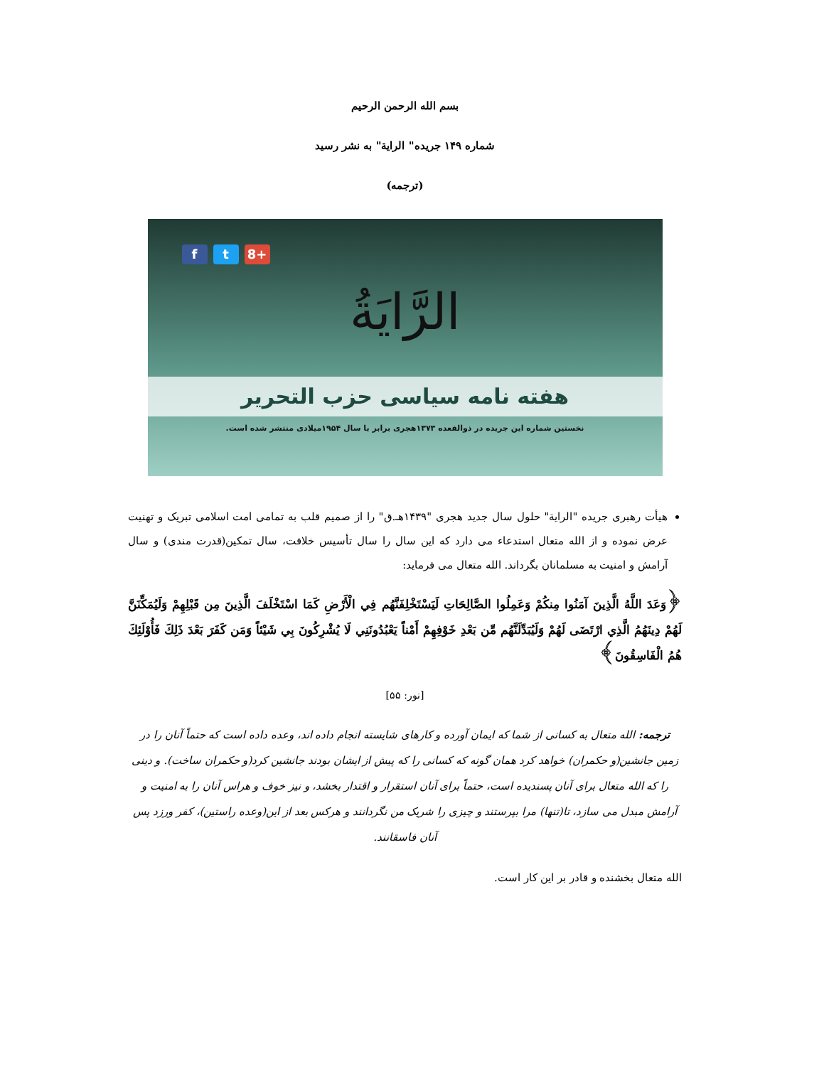بسم الله الرحمن الرحیم
شماره ۱۴۹ جریده" الرایة" به نشر رسید
(ترجمه)
f t 8+
الرَّايَةُ
هفته نامه سیاسی حزب التحریر
نخستین شماره این جریده در ذوالقعده ۱۳۷۳هجری برابر با سال ۱۹۵۴میلادی منتشر شده است.
هیأت رهبری جریده "الرایة" حلول سال جدید هجری "۱۴۳۹هـ.ق" را از صمیم قلب به تمامی امت اسلامی تبریک و تهنیت عرض نموده و از الله متعال استدعاء می دارد که این سال را سال تأسیس خلافت، سال تمکین(قدرت مندی) و سال آرامش و امنیت به مسلمانان بگرداند. الله متعال می فرماید:
﴿وَعَدَ اللَّهُ الَّذِينَ آمَنُوا مِنكُمْ وَعَمِلُوا الصَّالِحَاتِ لَيَسْتَخْلِفَنَّهُم فِي الْأَرْضِ كَمَا اسْتَخْلَفَ الَّذِينَ مِن قَبْلِهِمْ وَلَيُمَكِّنَنَّ لَهُمْ دِينَهُمُ الَّذِي ارْتَضَى لَهُمْ وَلَيُبَدِّلَنَّهُم مِّن بَعْدِ خَوْفِهِمْ أَمْناً يَعْبُدُونَنِي لَا يُشْرِكُونَ بِي شَيْئاً وَمَن كَفَرَ بَعْدَ ذَلِكَ فَأُوْلَئِكَ هُمُ الْفَاسِقُونَ﴾
[نور: ۵۵]
ترجمه: الله متعال به کسانی از شما که ایمان آورده و کارهای شایسته انجام داده اند، وعده داده است که حتماً آنان را در زمین جانشین(و حکمران) خواهد کرد همان گونه که کسانی را که پیش از ایشان بودند جانشین کرد(و حکمران ساخت). و دینی را که الله متعال برای آنان پسندیده است، حتماً برای آنان استقرار و اقتدار بخشد، و نیز خوف و هراس آنان را به امنیت و آرامش مبدل می سازد، تا(تنها) مرا بپرستند و چیزی را شریک من نگردانند و هرکس بعد از این(وعده راستین)، کفر ورزد پس آنان فاسقانند.
الله متعال بخشنده و قادر بر این کار است.